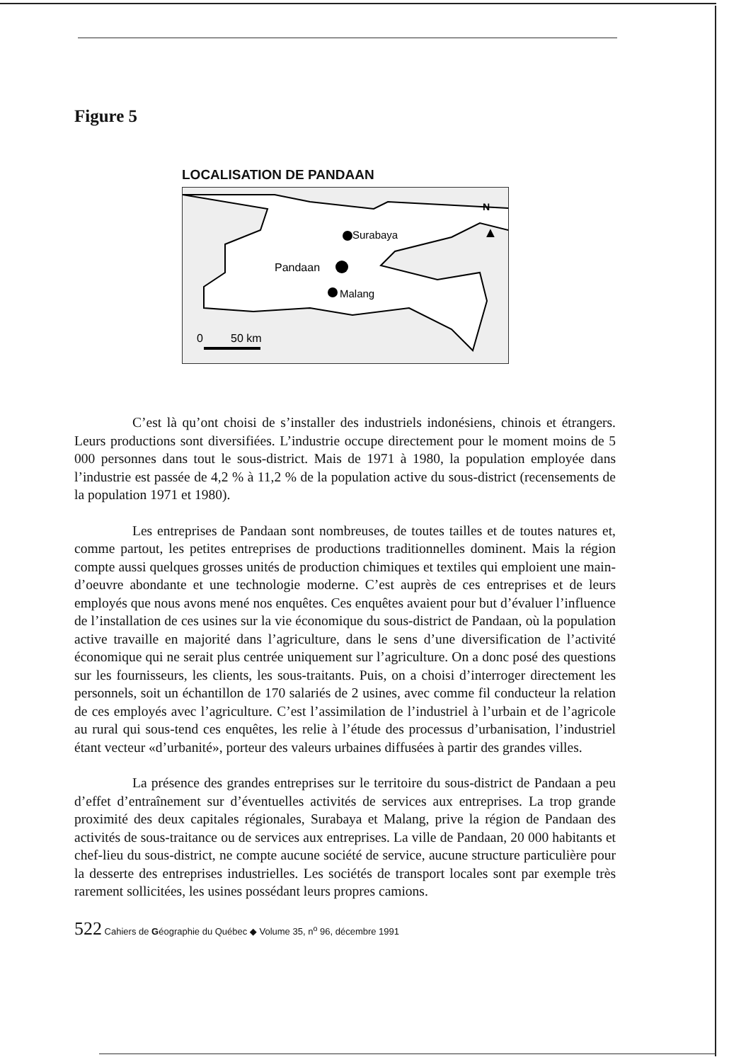Figure 5
LOCALISATION DE PANDAAN
Surabaya
Pandaan
Malang
N
▲
0
50 km
C’est là qu’ont choisi de s’installer des industriels indonésiens, chinois et étrangers. Leurs productions sont diversifiées. L’industrie occupe directement pour le moment moins de 5 000 personnes dans tout le sous-district. Mais de 1971 à 1980, la population employée dans l’industrie est passée de 4,2 % à 11,2 % de la population active du sous-district (recensements de la population 1971 et 1980).
Les entreprises de Pandaan sont nombreuses, de toutes tailles et de toutes natures et, comme partout, les petites entreprises de productions traditionnelles dominent. Mais la région compte aussi quelques grosses unités de production chimiques et textiles qui emploient une main-d’oeuvre abondante et une technologie moderne. C’est auprès de ces entreprises et de leurs employés que nous avons mené nos enquêtes. Ces enquêtes avaient pour but d’évaluer l’influence de l’installation de ces usines sur la vie économique du sous-district de Pandaan, où la population active travaille en majorité dans l’agriculture, dans le sens d’une diversification de l’activité économique qui ne serait plus centrée uniquement sur l’agriculture. On a donc posé des questions sur les fournisseurs, les clients, les sous-traitants. Puis, on a choisi d’interroger directement les personnels, soit un échantillon de 170 salariés de 2 usines, avec comme fil conducteur la relation de ces employés avec l’agriculture. C’est l’assimilation de l’industriel à l’urbain et de l’agricole au rural qui sous-tend ces enquêtes, les relie à l’étude des processus d’urbanisation, l’industriel étant vecteur «d’urbanité», porteur des valeurs urbaines diffusées à partir des grandes villes.
La présence des grandes entreprises sur le territoire du sous-district de Pandaan a peu d’effet d’entraînement sur d’éventuelles activités de services aux entreprises. La trop grande proximité des deux capitales régionales, Surabaya et Malang, prive la région de Pandaan des activités de sous-traitance ou de services aux entreprises. La ville de Pandaan, 20 000 habitants et chef-lieu du sous-district, ne compte aucune société de service, aucune structure particulière pour la desserte des entreprises industrielles. Les sociétés de transport locales sont par exemple très rarement sollicitées, les usines possédant leurs propres camions.
522 Cahiers de Géographie du Québec ◆ Volume 35, n<sup>o</sup> 96, décembre 1991